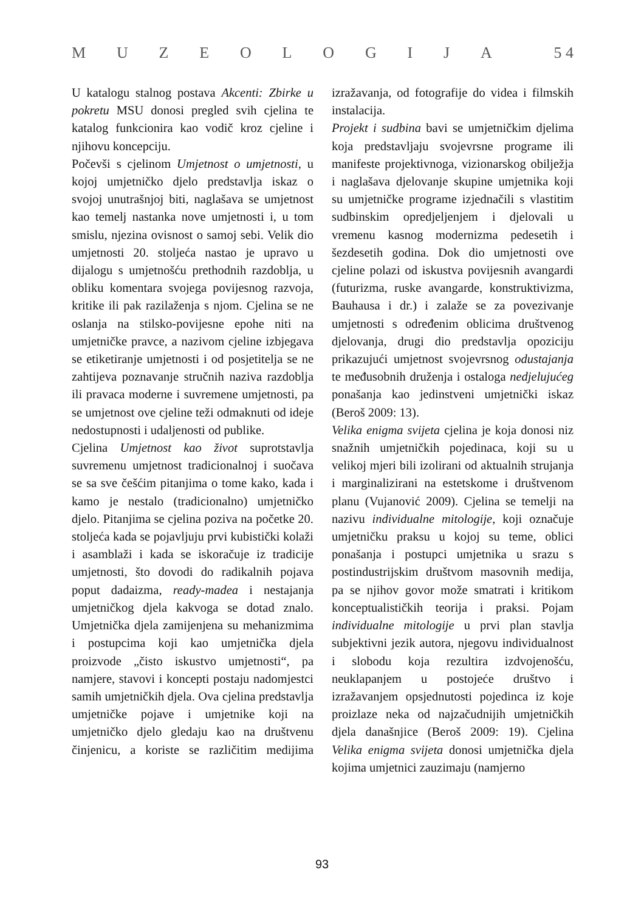MUZEOLOGIJA 5 4
U katalogu stalnog postava Akcenti: Zbirke u pokretu MSU donosi pregled svih cjelina te katalog funkcionira kao vodič kroz cjeline i njihovu koncepciju.
Počevši s cjelinom Umjetnost o umjetnosti, u kojoj umjetničko djelo predstavlja iskaz o svojoj unutrašnjoj biti, naglašava se umjetnost kao temelj nastanka nove umjetnosti i, u tom smislu, njezina ovisnost o samoj sebi. Velik dio umjetnosti 20. stoljeća nastao je upravo u dijalogu s umjetnošću prethodnih razdoblja, u obliku komentara svojega povijesnog razvoja, kritike ili pak razilaženja s njom. Cjelina se ne oslanja na stilsko-povijesne epohe niti na umjetničke pravce, a nazivom cjeline izbjegava se etiketiranje umjetnosti i od posjetitelja se ne zahtijeva poznavanje stručnih naziva razdoblja ili pravaca moderne i suvremene umjetnosti, pa se umjetnost ove cjeline teži odmaknuti od ideje nedostupnosti i udaljenosti od publike.
Cjelina Umjetnost kao život suprotstavlja suvremenu umjetnost tradicionalnoj i suočava se sa sve češćim pitanjima o tome kako, kada i kamo je nestalo (tradicionalno) umjetničko djelo. Pitanjima se cjelina poziva na početke 20. stoljeća kada se pojavljuju prvi kubistički kolaži i asamblaži i kada se iskoračuje iz tradicije umjetnosti, što dovodi do radikalnih pojava poput dadaizma, ready-madea i nestajanja umjetničkog djela kakvoga se dotad znalo. Umjetnička djela zamijenjena su mehanizmima i postupcima koji kao umjetnička djela proizvode „čisto iskustvo umjetnosti“, pa namjere, stavovi i koncepti postaju nadomjestci samih umjetničkih djela. Ova cjelina predstavlja umjetničke pojave i umjetnike koji na umjetničko djelo gledaju kao na društvenu činjenicu, a koriste se različitim medijima izražavanja, od fotografije do videa i filmskih instalacija.
Projekt i sudbina bavi se umjetničkim djelima koja predstavljaju svojevrsne programe ili manifeste projektivnoga, vizionarskog obilježja i naglašava djelovanje skupine umjetnika koji su umjetničke programe izjednačili s vlastitim sudbinskim opredjeljenjem i djelovali u vremenu kasnog modernizma pedesetih i šezdesetih godina. Dok dio umjetnosti ove cjeline polazi od iskustva povijesnih avangardi (futurizma, ruske avangarde, konstruktivizma, Bauhausa i dr.) i zalaže se za povezivanje umjetnosti s određenim oblicima društvenog djelovanja, drugi dio predstavlja opoziciju prikazujući umjetnost svojevrsnog odustajanja te međusobnih druženja i ostaloga nedjelujućeg ponašanja kao jedinstveni umjetnički iskaz (Beroš 2009: 13).
Velika enigma svijeta cjelina je koja donosi niz snažnih umjetničkih pojedinaca, koji su u velikoj mjeri bili izolirani od aktualnih strujanja i marginalizirani na estetskome i društvenom planu (Vujanović 2009). Cjelina se temelji na nazivu individualne mitologije, koji označuje umjetničku praksu u kojoj su teme, oblici ponašanja i postupci umjetnika u srazu s postindustrijskim društvom masovnih medija, pa se njihov govor može smatrati i kritikom konceptualističkih teorija i praksi. Pojam individualne mitologije u prvi plan stavlja subjektivni jezik autora, njegovu individualnost i slobodu koja rezultira izdvojenošću, neuklapanjem u postojeće društvo i izražavanjem opsjednutosti pojedinca iz koje proizlaze neka od najzačudnijih umjetničkih djela današnjice (Beroš 2009: 19). Cjelina Velika enigma svijeta donosi umjetnička djela kojima umjetnici zauzimaju (namjerno
93